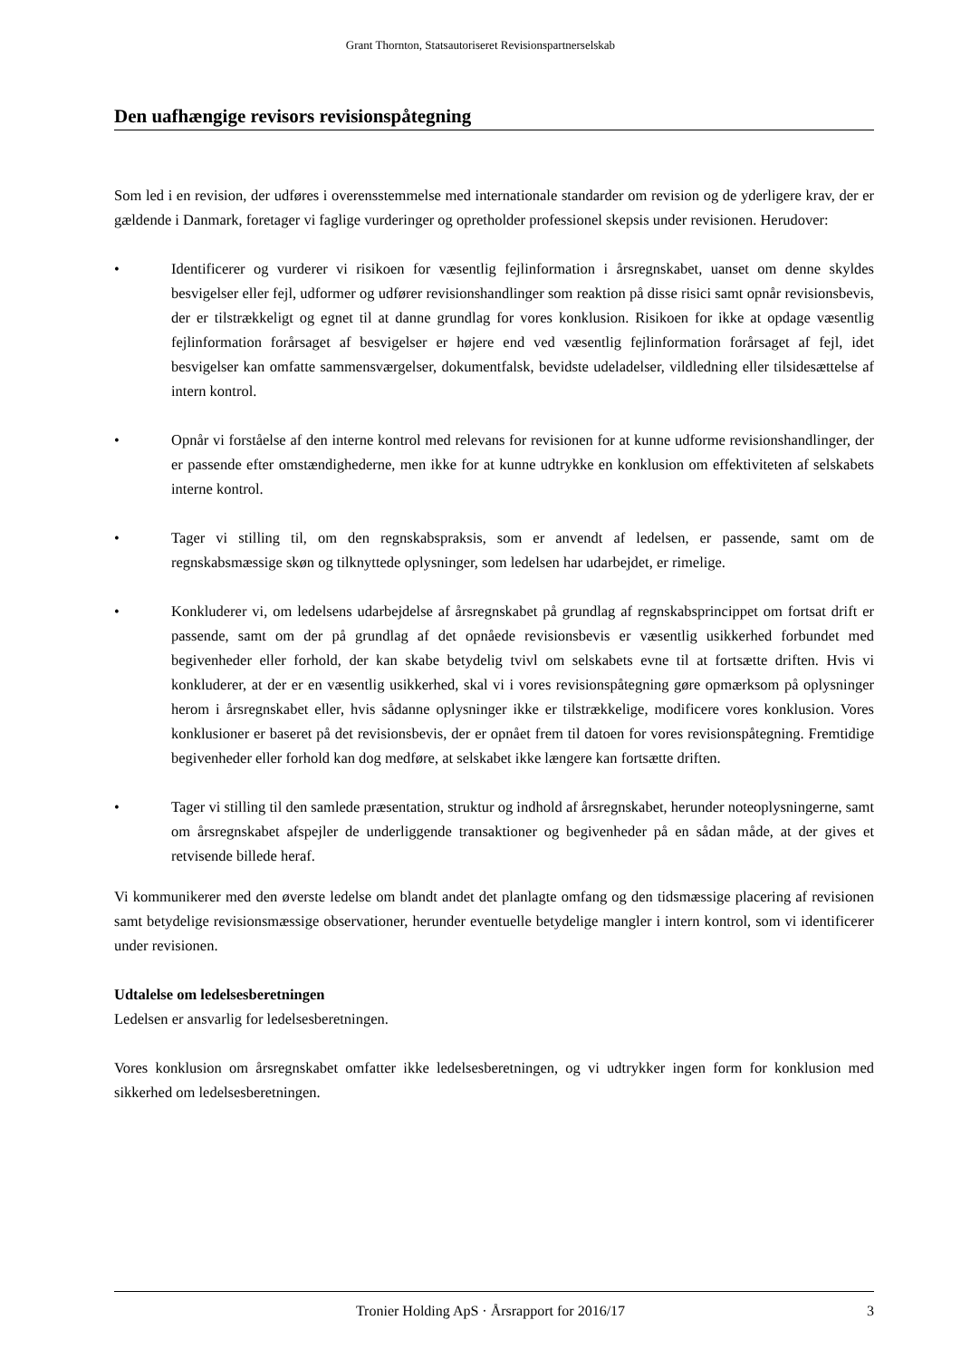Grant Thornton, Statsautoriseret Revisionspartnerselskab
Den uafhængige revisors revisionspåtegning
Som led i en revision, der udføres i overensstemmelse med internationale standarder om revision og de yderligere krav, der er gældende i Danmark, foretager vi faglige vurderinger og opretholder professionel skepsis under revisionen. Herudover:
• Identificerer og vurderer vi risikoen for væsentlig fejlinformation i årsregnskabet, uanset om denne skyldes besvigelser eller fejl, udformer og udfører revisionshandlinger som reaktion på disse risici samt opnår revisionsbevis, der er tilstrækkeligt og egnet til at danne grundlag for vores konklusion. Risikoen for ikke at opdage væsentlig fejlinformation forårsaget af besvigelser er højere end ved væsentlig fejlinformation forårsaget af fejl, idet besvigelser kan omfatte sammensværgelser, dokumentfalsk, bevidste udeladelser, vildledning eller tilsidesættelse af intern kontrol.
• Opnår vi forståelse af den interne kontrol med relevans for revisionen for at kunne udforme revisionshandlinger, der er passende efter omstændighederne, men ikke for at kunne udtrykke en konklusion om effektiviteten af selskabets interne kontrol.
• Tager vi stilling til, om den regnskabspraksis, som er anvendt af ledelsen, er passende, samt om de regnskabsmæssige skøn og tilknyttede oplysninger, som ledelsen har udarbejdet, er rimelige.
• Konkluderer vi, om ledelsens udarbejdelse af årsregnskabet på grundlag af regnskabsprincippet om fortsat drift er passende, samt om der på grundlag af det opnåede revisionsbevis er væsentlig usikkerhed forbundet med begivenheder eller forhold, der kan skabe betydelig tvivl om selskabets evne til at fortsætte driften. Hvis vi konkluderer, at der er en væsentlig usikkerhed, skal vi i vores revisionspåtegning gøre opmærksom på oplysninger herom i årsregnskabet eller, hvis sådanne oplysninger ikke er tilstrækkelige, modificere vores konklusion. Vores konklusioner er baseret på det revisionsbevis, der er opnået frem til datoen for vores revisionspåtegning. Fremtidige begivenheder eller forhold kan dog medføre, at selskabet ikke længere kan fortsætte driften.
• Tager vi stilling til den samlede præsentation, struktur og indhold af årsregnskabet, herunder noteoplysningerne, samt om årsregnskabet afspejler de underliggende transaktioner og begivenheder på en sådan måde, at der gives et retvisende billede heraf.
Vi kommunikerer med den øverste ledelse om blandt andet det planlagte omfang og den tidsmæssige placering af revisionen samt betydelige revisionsmæssige observationer, herunder eventuelle betydelige mangler i intern kontrol, som vi identificerer under revisionen.
Udtalelse om ledelsesberetningen
Ledelsen er ansvarlig for ledelsesberetningen.
Vores konklusion om årsregnskabet omfatter ikke ledelsesberetningen, og vi udtrykker ingen form for konklusion med sikkerhed om ledelsesberetningen.
Tronier Holding ApS · Årsrapport for 2016/17 3